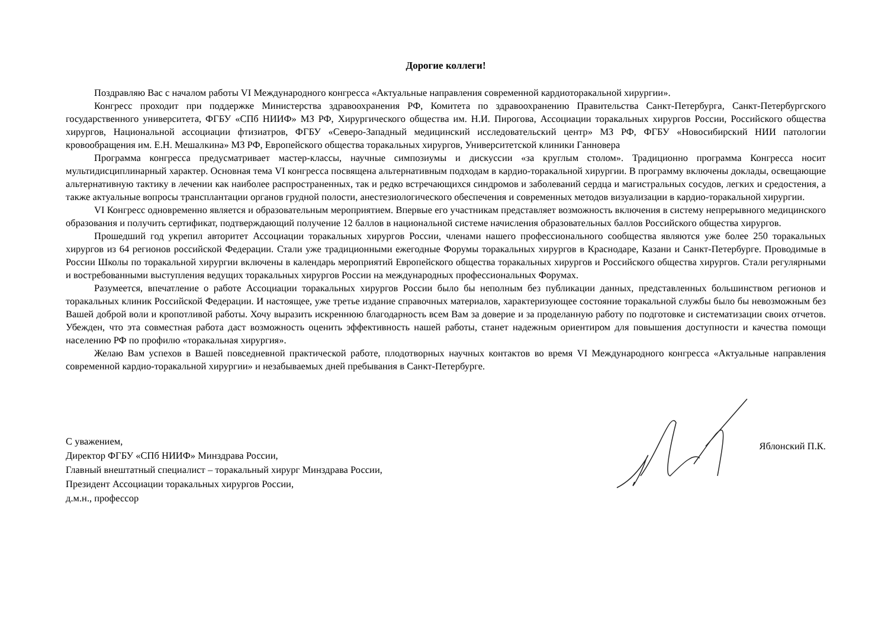Дорогие коллеги!
Поздравляю Вас с началом работы VI Международного конгресса «Актуальные направления современной кардиоторакальной хирургии».
Конгресс проходит при поддержке Министерства здравоохранения РФ, Комитета по здравоохранению Правительства Санкт-Петербурга, Санкт-Петербургского государственного университета, ФГБУ «СПб НИИФ» МЗ РФ, Хирургического общества им. Н.И. Пирогова, Ассоциации торакальных хирургов России, Российского общества хирургов, Национальной ассоциации фтизиатров, ФГБУ «Северо-Западный медицинский исследовательский центр» МЗ РФ, ФГБУ «Новосибирский НИИ патологии кровообращения им. Е.Н. Мешалкина» МЗ РФ, Европейского общества торакальных хирургов, Университетской клиники Ганновера
Программа конгресса предусматривает мастер-классы, научные симпозиумы и дискуссии «за круглым столом». Традиционно программа Конгресса носит мультидисциплинарный характер. Основная тема VI конгресса посвящена альтернативным подходам в кардио-торакальной хирургии. В программу включены доклады, освещающие альтернативную тактику в лечении как наиболее распространенных, так и редко встречающихся синдромов и заболеваний сердца и магистральных сосудов, легких и средостения, а также актуальные вопросы трансплантации органов грудной полости, анестезиологического обеспечения и современных методов визуализации в кардио-торакальной хирургии.
VI Конгресс одновременно является и образовательным мероприятием. Впервые его участникам представляет возможность включения в систему непрерывного медицинского образования и получить сертификат, подтверждающий получение 12 баллов в национальной системе начисления образовательных баллов Российского общества хирургов.
Прошедший год укрепил авторитет Ассоциации торакальных хирургов России, членами нашего профессионального сообщества являются уже более 250 торакальных хирургов из 64 регионов российской Федерации. Стали уже традиционными ежегодные Форумы торакальных хирургов в Краснодаре, Казани и Санкт-Петербурге. Проводимые в России Школы по торакальной хирургии включены в календарь мероприятий Европейского общества торакальных хирургов и Российского общества хирургов. Стали регулярными и востребованными выступления ведущих торакальных хирургов России на международных профессиональных Форумах.
Разумеется, впечатление о работе Ассоциации торакальных хирургов России было бы неполным без публикации данных, представленных большинством регионов и торакальных клиник Российской Федерации. И настоящее, уже третье издание справочных материалов, характеризующее состояние торакальной службы было бы невозможным без Вашей доброй воли и кропотливой работы. Хочу выразить искреннюю благодарность всем Вам за доверие и за проделанную работу по подготовке и систематизации своих отчетов. Убежден, что эта совместная работа даст возможность оценить эффективность нашей работы, станет надежным ориентиром для повышения доступности и качества помощи населению РФ по профилю «торакальная хирургия».
Желаю Вам успехов в Вашей повседневной практической работе, плодотворных научных контактов во время VI Международного конгресса «Актуальные направления современной кардио-торакальной хирургии» и незабываемых дней пребывания в Санкт-Петербурге.
С уважением,
Директор ФГБУ «СПб НИИФ» Минздрава России,
Главный внештатный специалист – торакальный хирург Минздрава России,
Президент Ассоциации торакальных хирургов России,
д.м.н., профессор
Яблонский П.К.